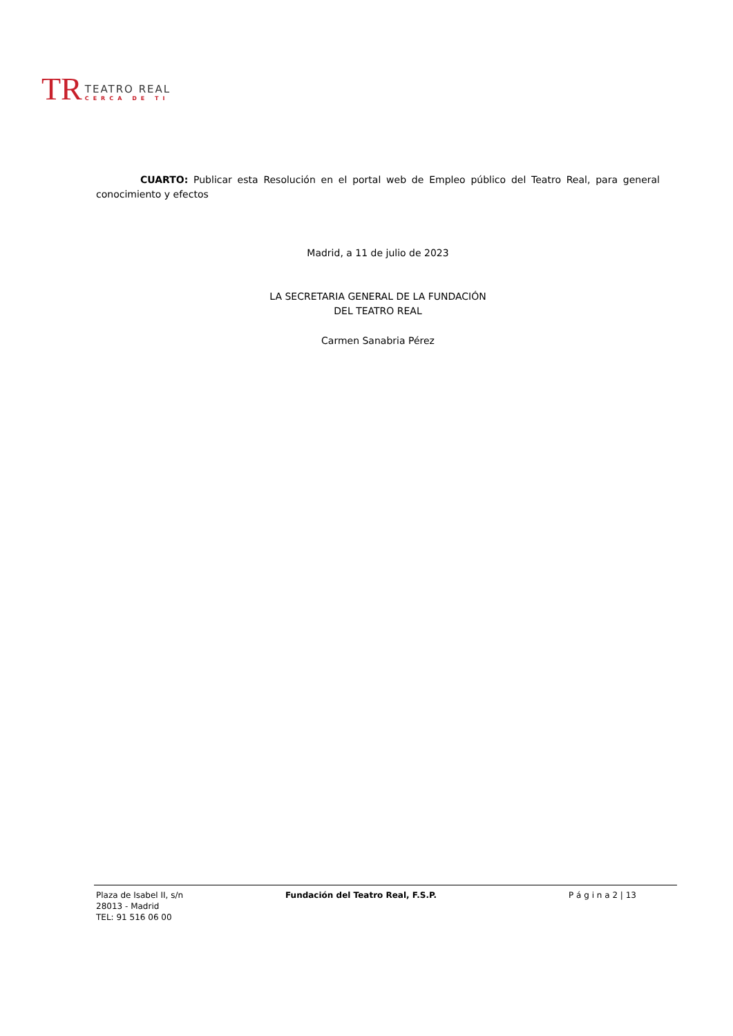TR
TEATRO REAL
CERCA DE TI
CUARTO: Publicar esta Resolución en el portal web de Empleo público del Teatro Real, para general conocimiento y efectos
Madrid, a 11 de julio de 2023
LA SECRETARIA GENERAL DE LA FUNDACIÓN
DEL TEATRO REAL
Carmen Sanabria Pérez
Plaza de Isabel II, s/n
28013 - Madrid
TEL: 91 516 06 00
Fundación del Teatro Real, F.S.P. P á g i n a 2 | 13